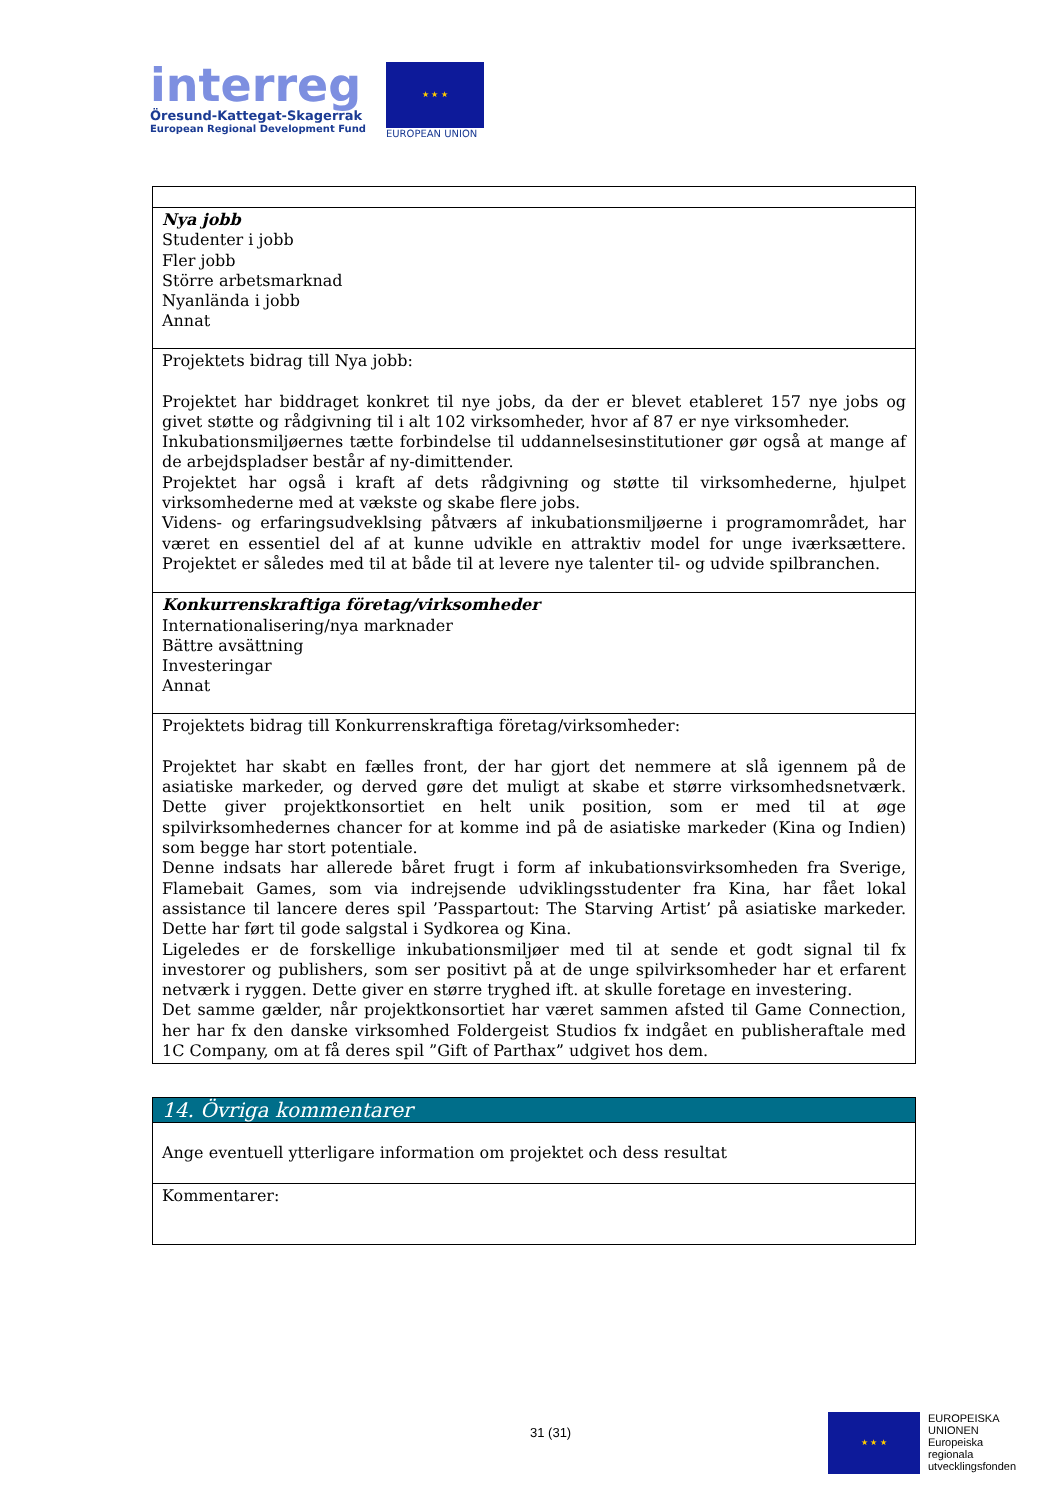interreg
Öresund-Kattegat-Skagerrak
European Regional Development Fund
★ ★ ★
EUROPEAN UNION
| Nya jobb Studenter i jobb Fler jobb Större arbetsmarknad Nyanlända i jobb Annat |
| Projektets bidrag till Nya jobb: Projektet har biddraget konkret til nye jobs, da der er blevet etableret 157 nye jobs og givet støtte og rådgivning til i alt 102 virksomheder, hvor af 87 er nye virksomheder. Inkubationsmiljøernes tætte forbindelse til uddannelsesinstitutioner gør også at mange af de arbejdspladser består af ny-dimittender. Projektet har også i kraft af dets rådgivning og støtte til virksomhederne, hjulpet virksomhederne med at vækste og skabe flere jobs. Videns- og erfaringsudveklsing påtværs af inkubationsmiljøerne i programområdet, har været en essentiel del af at kunne udvikle en attraktiv model for unge iværksættere. Projektet er således med til at både til at levere nye talenter til- og udvide spilbranchen. |
| Konkurrenskraftiga företag/virksomheder Internationalisering/nya marknader Bättre avsättning Investeringar Annat |
| Projektets bidrag till Konkurrenskraftiga företag/virksomheder: Projektet har skabt en fælles front, der har gjort det nemmere at slå igennem på de asiatiske markeder, og derved gøre det muligt at skabe et større virksomhedsnetværk. Dette giver projektkonsortiet en helt unik position, som er med til at øge spilvirksomhedernes chancer for at komme ind på de asiatiske markeder (Kina og Indien) som begge har stort potentiale. Denne indsats har allerede båret frugt i form af inkubationsvirksomheden fra Sverige, Flamebait Games, som via indrejsende udviklingsstudenter fra Kina, har fået lokal assistance til lancere deres spil ’Passpartout: The Starving Artist’ på asiatiske markeder. Dette har ført til gode salgstal i Sydkorea og Kina. Ligeledes er de forskellige inkubationsmiljøer med til at sende et godt signal til fx investorer og publishers, som ser positivt på at de unge spilvirksomheder har et erfarent netværk i ryggen. Dette giver en større tryghed ift. at skulle foretage en investering. Det samme gælder, når projektkonsortiet har været sammen afsted til Game Connection, her har fx den danske virksomhed Foldergeist Studios fx indgået en publisheraftale med 1C Company, om at få deres spil ”Gift of Parthax” udgivet hos dem. |
| 14. Övriga kommentarer |
| Ange eventuell ytterligare information om projektet och dess resultat |
| Kommentarer: |
31 (31)
★ ★ ★
EUROPEISKA
UNIONEN
Europeiska
regionala
utvecklingsfonden